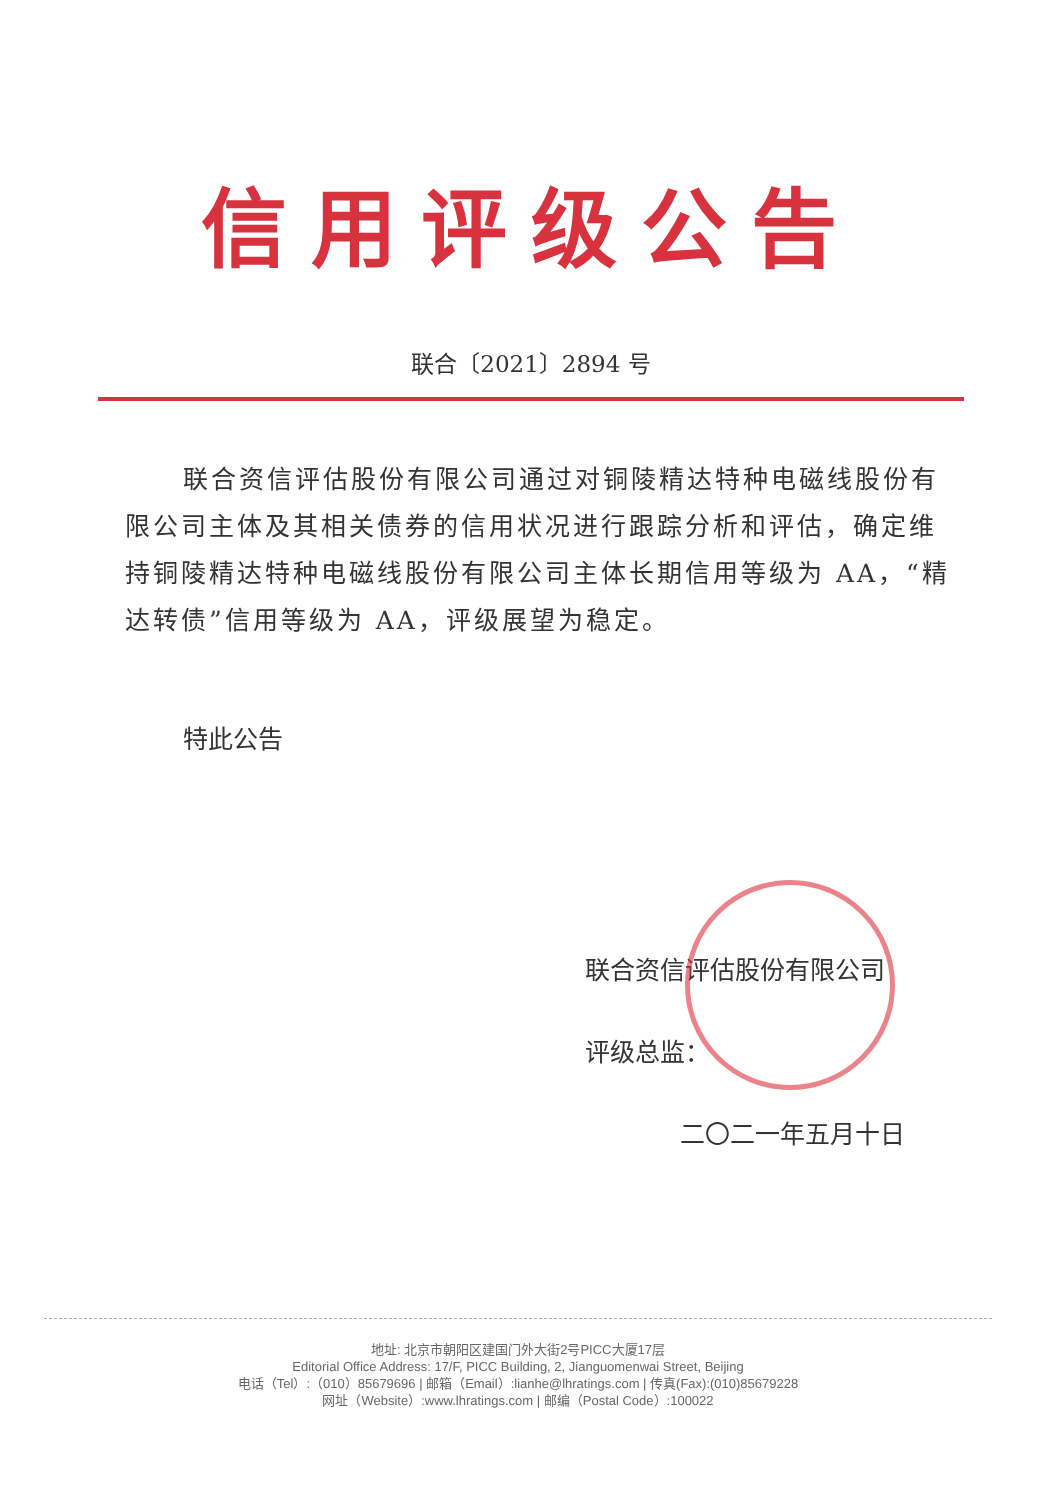信用评级公告
联合〔2021〕2894 号
联合资信评估股份有限公司通过对铜陵精达特种电磁线股份有限公司主体及其相关债券的信用状况进行跟踪分析和评估，确定维持铜陵精达特种电磁线股份有限公司主体长期信用等级为 AA，“精达转债”信用等级为 AA，评级展望为稳定。
特此公告
联合资信评估股份有限公司
评级总监：
二〇二一年五月十日
地址: 北京市朝阳区建国门外大街2号PICC大厦17层
Editorial Office Address: 17/F, PICC Building, 2, Jianguomenwai Street, Beijing
电话（Tel）:（010）85679696 | 邮箱（Email）:lianhe@lhratings.com | 传真(Fax):(010)85679228
网址（Website）:www.lhratings.com | 邮编（Postal Code）:100022